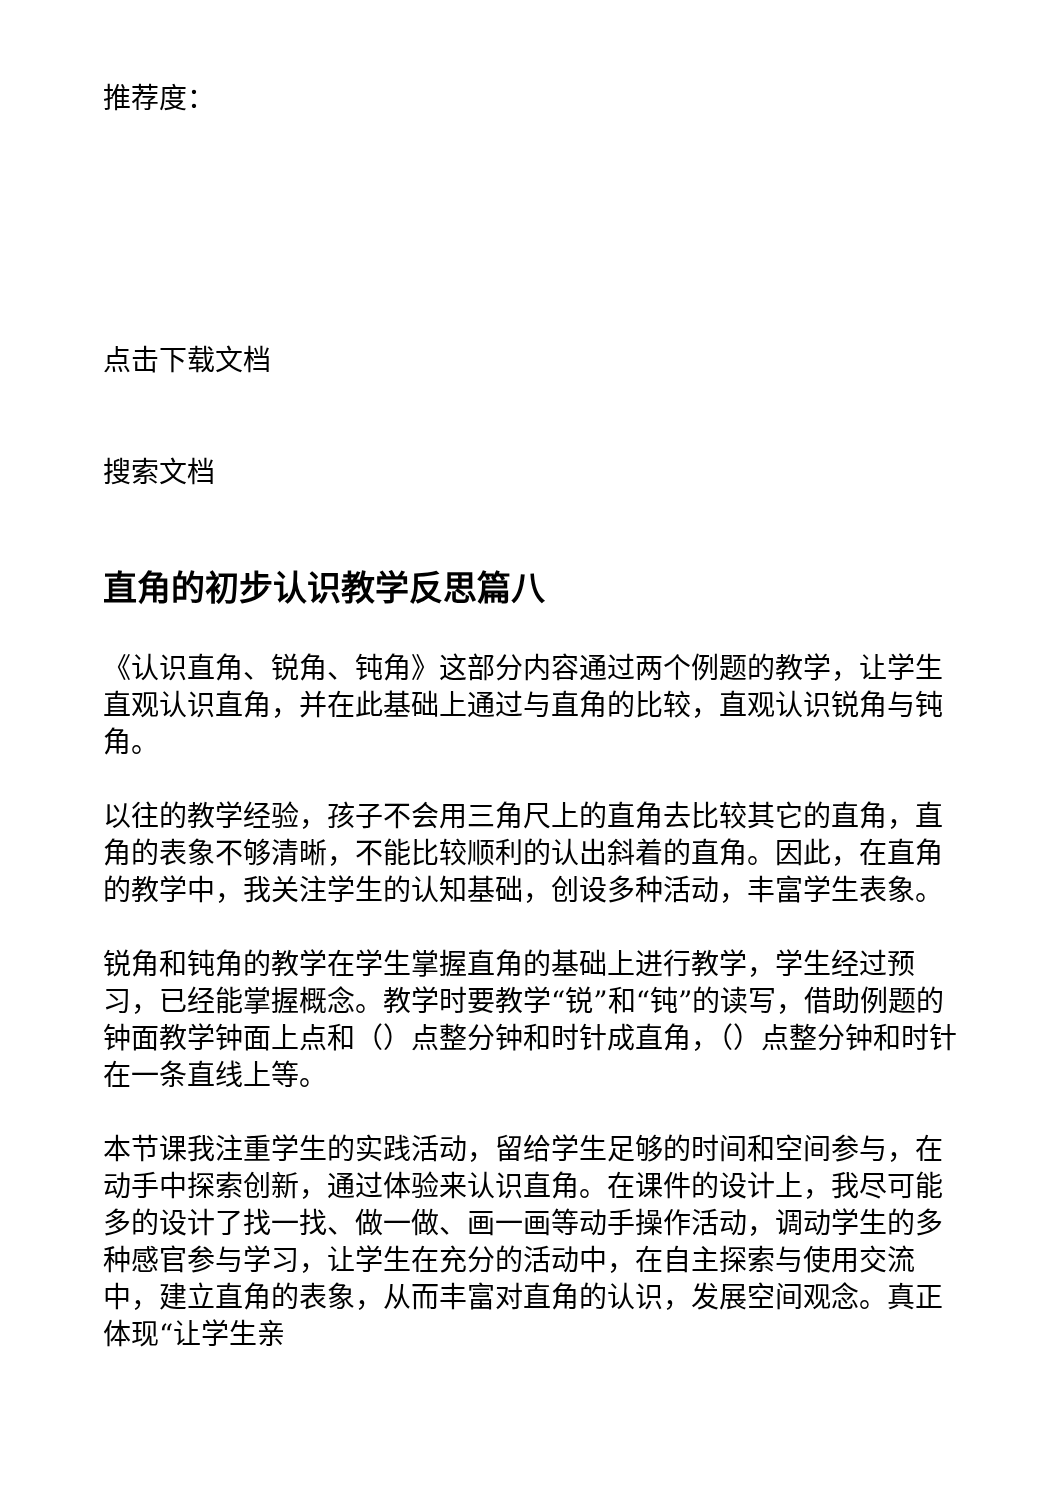推荐度：
点击下载文档
搜索文档
直角的初步认识教学反思篇八
《认识直角、锐角、钝角》这部分内容通过两个例题的教学，让学生直观认识直角，并在此基础上通过与直角的比较，直观认识锐角与钝角。
以往的教学经验，孩子不会用三角尺上的直角去比较其它的直角，直角的表象不够清晰，不能比较顺利的认出斜着的直角。因此，在直角的教学中，我关注学生的认知基础，创设多种活动，丰富学生表象。
锐角和钝角的教学在学生掌握直角的基础上进行教学，学生经过预习，已经能掌握概念。教学时要教学“锐”和“钝”的读写，借助例题的钟面教学钟面上点和（）点整分钟和时针成直角，（）点整分钟和时针在一条直线上等。
本节课我注重学生的实践活动，留给学生足够的时间和空间参与，在动手中探索创新，通过体验来认识直角。在课件的设计上，我尽可能多的设计了找一找、做一做、画一画等动手操作活动，调动学生的多种感官参与学习，让学生在充分的活动中，在自主探索与使用交流中，建立直角的表象，从而丰富对直角的认识，发展空间观念。真正体现“让学生亲